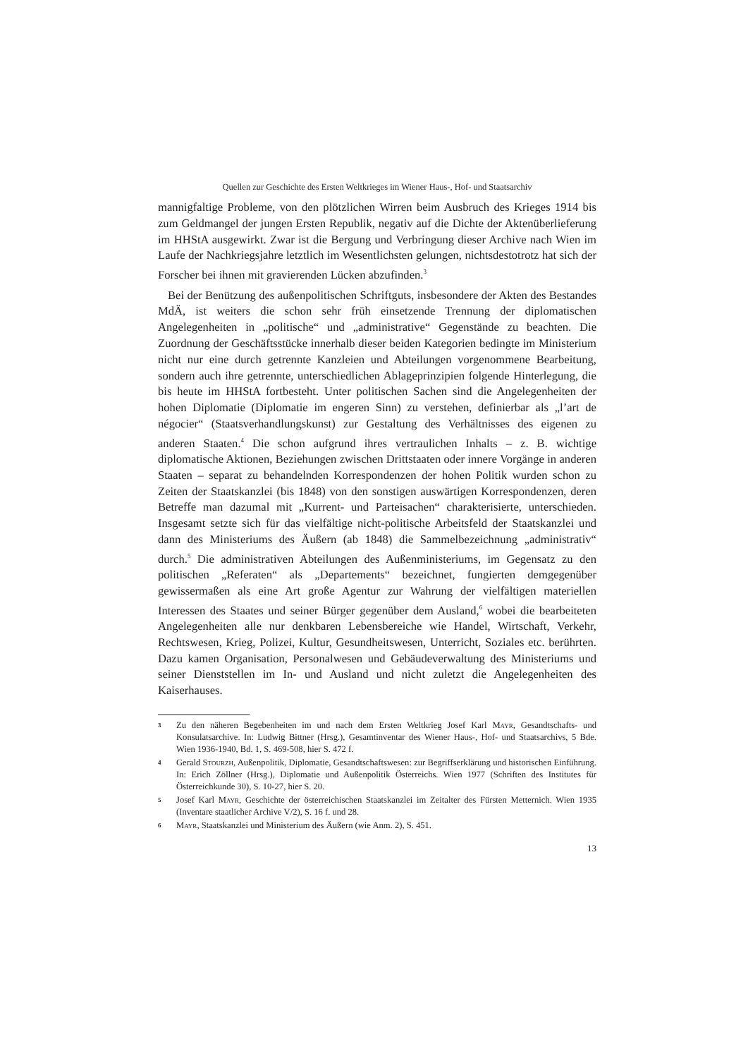Quellen zur Geschichte des Ersten Weltkrieges im Wiener Haus-, Hof- und Staatsarchiv
mannigfaltige Probleme, von den plötzlichen Wirren beim Ausbruch des Krieges 1914 bis zum Geldmangel der jungen Ersten Republik, negativ auf die Dichte der Aktenüberlieferung im HHStA ausgewirkt. Zwar ist die Bergung und Verbringung dieser Archive nach Wien im Laufe der Nachkriegsjahre letztlich im Wesentlichsten gelungen, nichtsdestotrotz hat sich der Forscher bei ihnen mit gravierenden Lücken abzufinden.<sup>3</sup>
Bei der Benützung des außenpolitischen Schriftguts, insbesondere der Akten des Bestandes MdÄ, ist weiters die schon sehr früh einsetzende Trennung der diplomatischen Angelegenheiten in „politische“ und „administrative“ Gegenstände zu beachten. Die Zuordnung der Geschäftsstücke innerhalb dieser beiden Kategorien bedingte im Ministerium nicht nur eine durch getrennte Kanzleien und Abteilungen vorgenommene Bearbeitung, sondern auch ihre getrennte, unterschiedlichen Ablageprinzipien folgende Hinterlegung, die bis heute im HHStA fortbesteht. Unter politischen Sachen sind die Angelegenheiten der hohen Diplomatie (Diplomatie im engeren Sinn) zu verstehen, definierbar als „l’art de négocier“ (Staatsverhandlungskunst) zur Gestaltung des Verhältnisses des eigenen zu anderen Staaten.<sup>4</sup> Die schon aufgrund ihres vertraulichen Inhalts – z. B. wichtige diplomatische Aktionen, Beziehungen zwischen Drittstaaten oder innere Vorgänge in anderen Staaten – separat zu behandelnden Korrespondenzen der hohen Politik wurden schon zu Zeiten der Staatskanzlei (bis 1848) von den sonstigen auswärtigen Korrespondenzen, deren Betreffe man dazumal mit „Kurrent- und Parteisachen“ charakterisierte, unterschieden. Insgesamt setzte sich für das vielfältige nicht-politische Arbeitsfeld der Staatskanzlei und dann des Ministeriums des Äußern (ab 1848) die Sammelbezeichnung „administrativ“ durch.<sup>5</sup> Die administrativen Abteilungen des Außenministeriums, im Gegensatz zu den politischen „Referaten“ als „Departements“ bezeichnet, fungierten demgegenüber gewissermaßen als eine Art große Agentur zur Wahrung der vielfältigen materiellen Interessen des Staates und seiner Bürger gegenüber dem Ausland,<sup>6</sup> wobei die bearbeiteten Angelegenheiten alle nur denkbaren Lebensbereiche wie Handel, Wirtschaft, Verkehr, Rechtswesen, Krieg, Polizei, Kultur, Gesundheitswesen, Unterricht, Soziales etc. berührten. Dazu kamen Organisation, Personalwesen und Gebäudeverwaltung des Ministeriums und seiner Dienststellen im In- und Ausland und nicht zuletzt die Angelegenheiten des Kaiserhauses.
3 Zu den näheren Begebenheiten im und nach dem Ersten Weltkrieg Josef Karl Mayr, Gesandtschafts- und Konsulatsarchive. In: Ludwig Bittner (Hrsg.), Gesamtinventar des Wiener Haus-, Hof- und Staatsarchivs, 5 Bde. Wien 1936-1940, Bd. 1, S. 469-508, hier S. 472 f.
4 Gerald Stourzh, Außenpolitik, Diplomatie, Gesandtschaftswesen: zur Begriffserklärung und historischen Einführung. In: Erich Zöllner (Hrsg.), Diplomatie und Außenpolitik Österreichs. Wien 1977 (Schriften des Institutes für Österreichkunde 30), S. 10-27, hier S. 20.
5 Josef Karl Mayr, Geschichte der österreichischen Staatskanzlei im Zeitalter des Fürsten Metternich. Wien 1935 (Inventare staatlicher Archive V/2), S. 16 f. und 28.
6 Mayr, Staatskanzlei und Ministerium des Äußern (wie Anm. 2), S. 451.
13